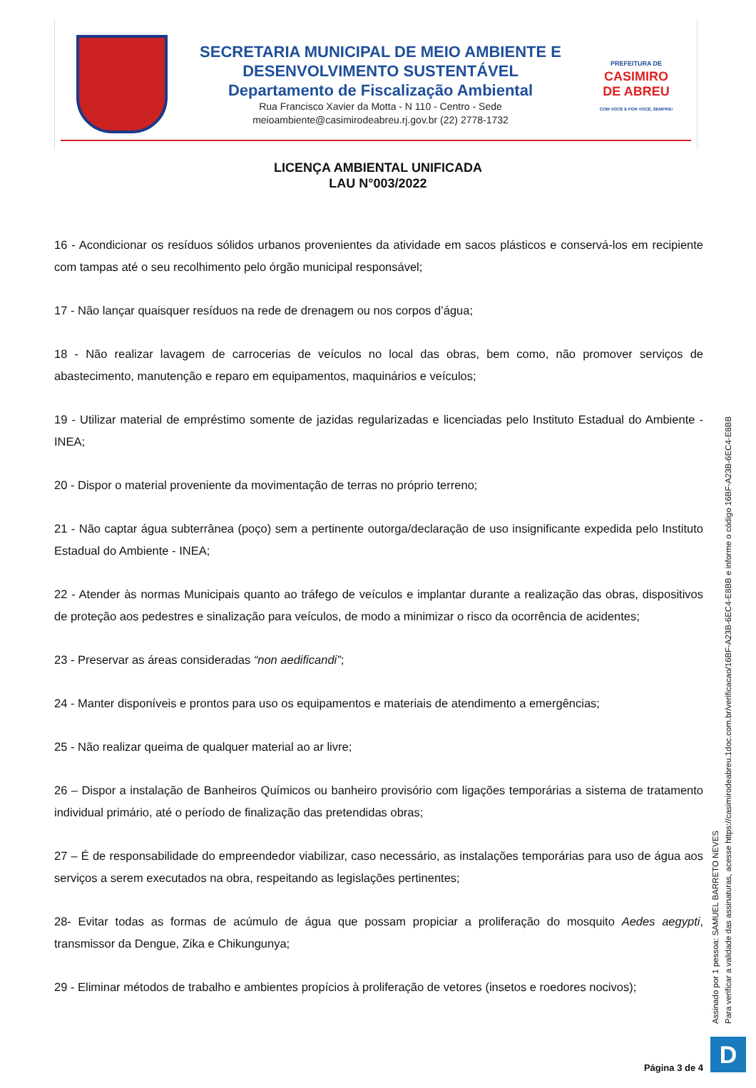SECRETARIA MUNICIPAL DE MEIO AMBIENTE E
DESENVOLVIMENTO SUSTENTÁVEL
Departamento de Fiscalização Ambiental
Rua Francisco Xavier da Motta - N 110 - Centro - Sede
meioambiente@casimirodeabreu.rj.gov.br (22) 2778-1732
PREFEITURA DE
CASIMIRO
DE ABREU
COM VOCÊ E POR VOCÊ, SEMPRE!
LICENÇA AMBIENTAL UNIFICADA
LAU N°003/2022
16 - Acondicionar os resíduos sólidos urbanos provenientes da atividade em sacos plásticos e conservá-los em recipiente com tampas até o seu recolhimento pelo órgão municipal responsável;
17 - Não lançar quaisquer resíduos na rede de drenagem ou nos corpos d’água;
18 - Não realizar lavagem de carrocerias de veículos no local das obras, bem como, não promover serviços de abastecimento, manutenção e reparo em equipamentos, maquinários e veículos;
19 - Utilizar material de empréstimo somente de jazidas regularizadas e licenciadas pelo Instituto Estadual do Ambiente - INEA;
20 - Dispor o material proveniente da movimentação de terras no próprio terreno;
21 - Não captar água subterrânea (poço) sem a pertinente outorga/declaração de uso insignificante expedida pelo Instituto Estadual do Ambiente - INEA;
22 - Atender às normas Municipais quanto ao tráfego de veículos e implantar durante a realização das obras, dispositivos de proteção aos pedestres e sinalização para veículos, de modo a minimizar o risco da ocorrência de acidentes;
23 - Preservar as áreas consideradas “non aedificandi”;
24 - Manter disponíveis e prontos para uso os equipamentos e materiais de atendimento a emergências;
25 - Não realizar queima de qualquer material ao ar livre;
26 – Dispor a instalação de Banheiros Químicos ou banheiro provisório com ligações temporárias a sistema de tratamento individual primário, até o período de finalização das pretendidas obras;
27 – É de responsabilidade do empreendedor viabilizar, caso necessário, as instalações temporárias para uso de água aos serviços a serem executados na obra, respeitando as legislações pertinentes;
28- Evitar todas as formas de acúmulo de água que possam propiciar a proliferação do mosquito Aedes aegypti, transmissor da Dengue, Zika e Chikungunya;
29 - Eliminar métodos de trabalho e ambientes propícios à proliferação de vetores (insetos e roedores nocivos);
Assinado por 1 pessoa: SAMUEL BARRETO NEVES
Para verificar a validade das assinaturas, acesse https://casimirodeabreu.1doc.com.br/verificacao/16BF-A23B-6EC4-E8BB e informe o código 16BF-A23B-6EC4-E8BB
D
Página 3 de 4